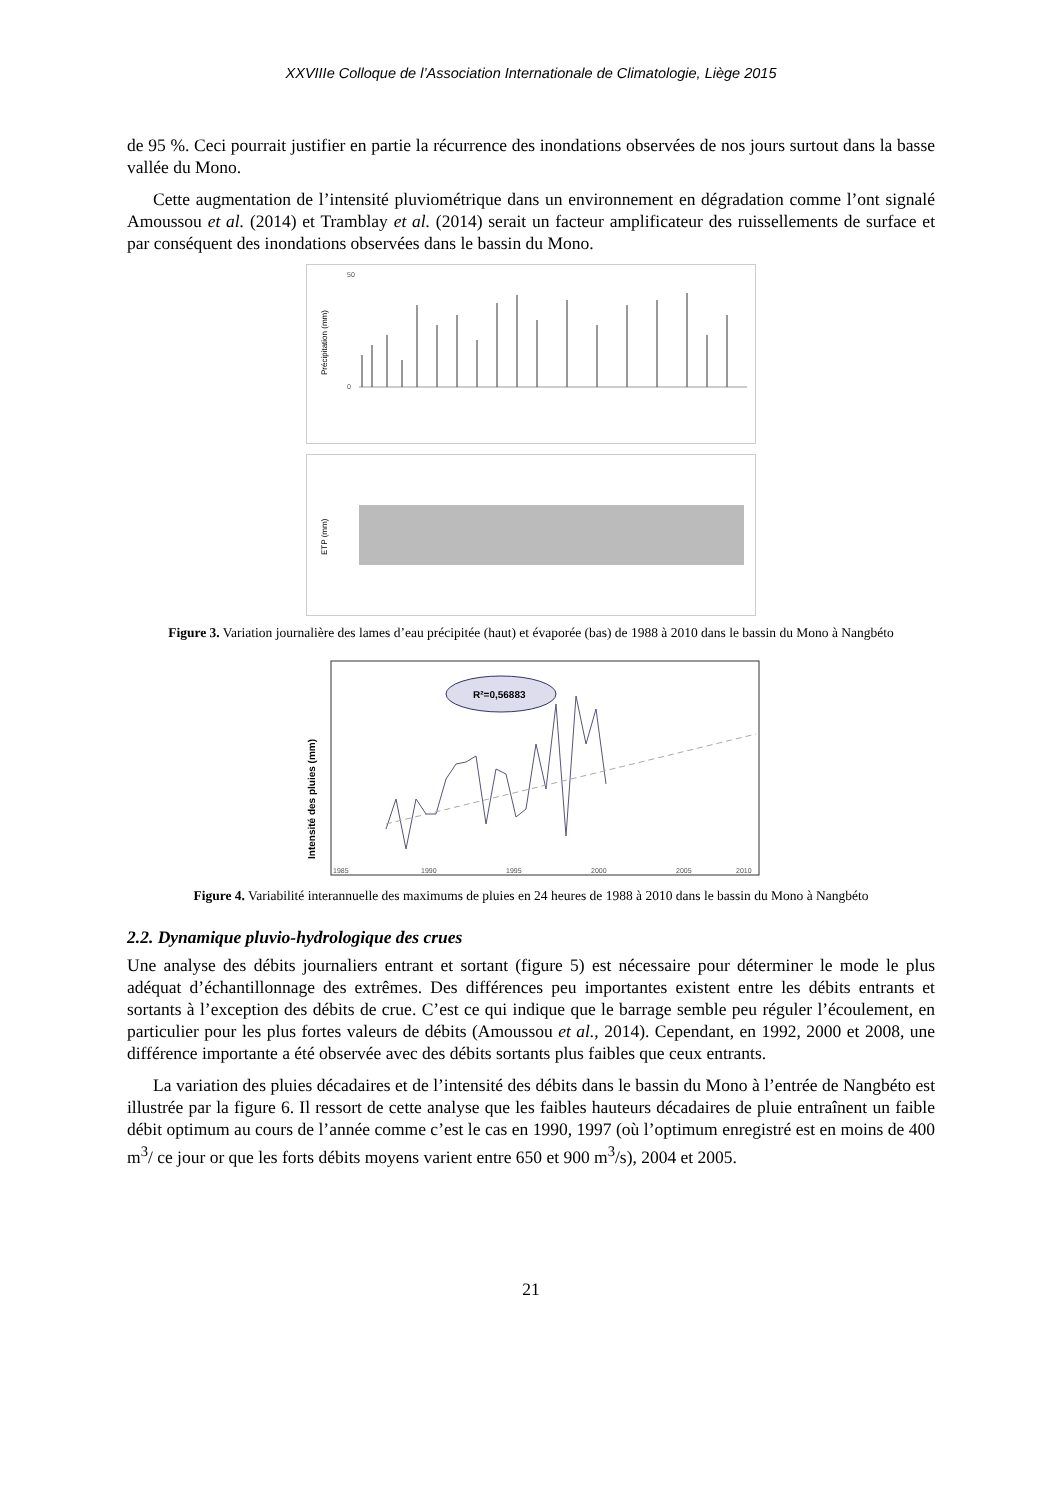XXVIIIe Colloque de l’Association Internationale de Climatologie, Liège 2015
de 95 %. Ceci pourrait justifier en partie la récurrence des inondations observées de nos jours surtout dans la basse vallée du Mono.
Cette augmentation de l’intensité pluviométrique dans un environnement en dégradation comme l’ont signalé Amoussou et al. (2014) et Tramblay et al. (2014) serait un facteur amplificateur des ruissellements de surface et par conséquent des inondations observées dans le bassin du Mono.
Précipitation (mm)
50
0
ETP (mm)
Figure 3. Variation journalière des lames d’eau précipitée (haut) et évaporée (bas) de 1988 à 2010 dans le bassin du Mono à Nangbéto
Intensité des pluies (mm)
R²=0,56883
1985
1990
1995
2000
2005
2010
Figure 4. Variabilité interannuelle des maximums de pluies en 24 heures de 1988 à 2010 dans le bassin du Mono à Nangbéto
2.2. Dynamique pluvio-hydrologique des crues
Une analyse des débits journaliers entrant et sortant (figure 5) est nécessaire pour déterminer le mode le plus adéquat d’échantillonnage des extrêmes. Des différences peu importantes existent entre les débits entrants et sortants à l’exception des débits de crue. C’est ce qui indique que le barrage semble peu réguler l’écoulement, en particulier pour les plus fortes valeurs de débits (Amoussou et al., 2014). Cependant, en 1992, 2000 et 2008, une différence importante a été observée avec des débits sortants plus faibles que ceux entrants.
La variation des pluies décadaires et de l’intensité des débits dans le bassin du Mono à l’entrée de Nangbéto est illustrée par la figure 6. Il ressort de cette analyse que les faibles hauteurs décadaires de pluie entraînent un faible débit optimum au cours de l’année comme c’est le cas en 1990, 1997 (où l’optimum enregistré est en moins de 400 m<sup>3</sup>/ ce jour or que les forts débits moyens varient entre 650 et 900 m<sup>3</sup>/s), 2004 et 2005.
21